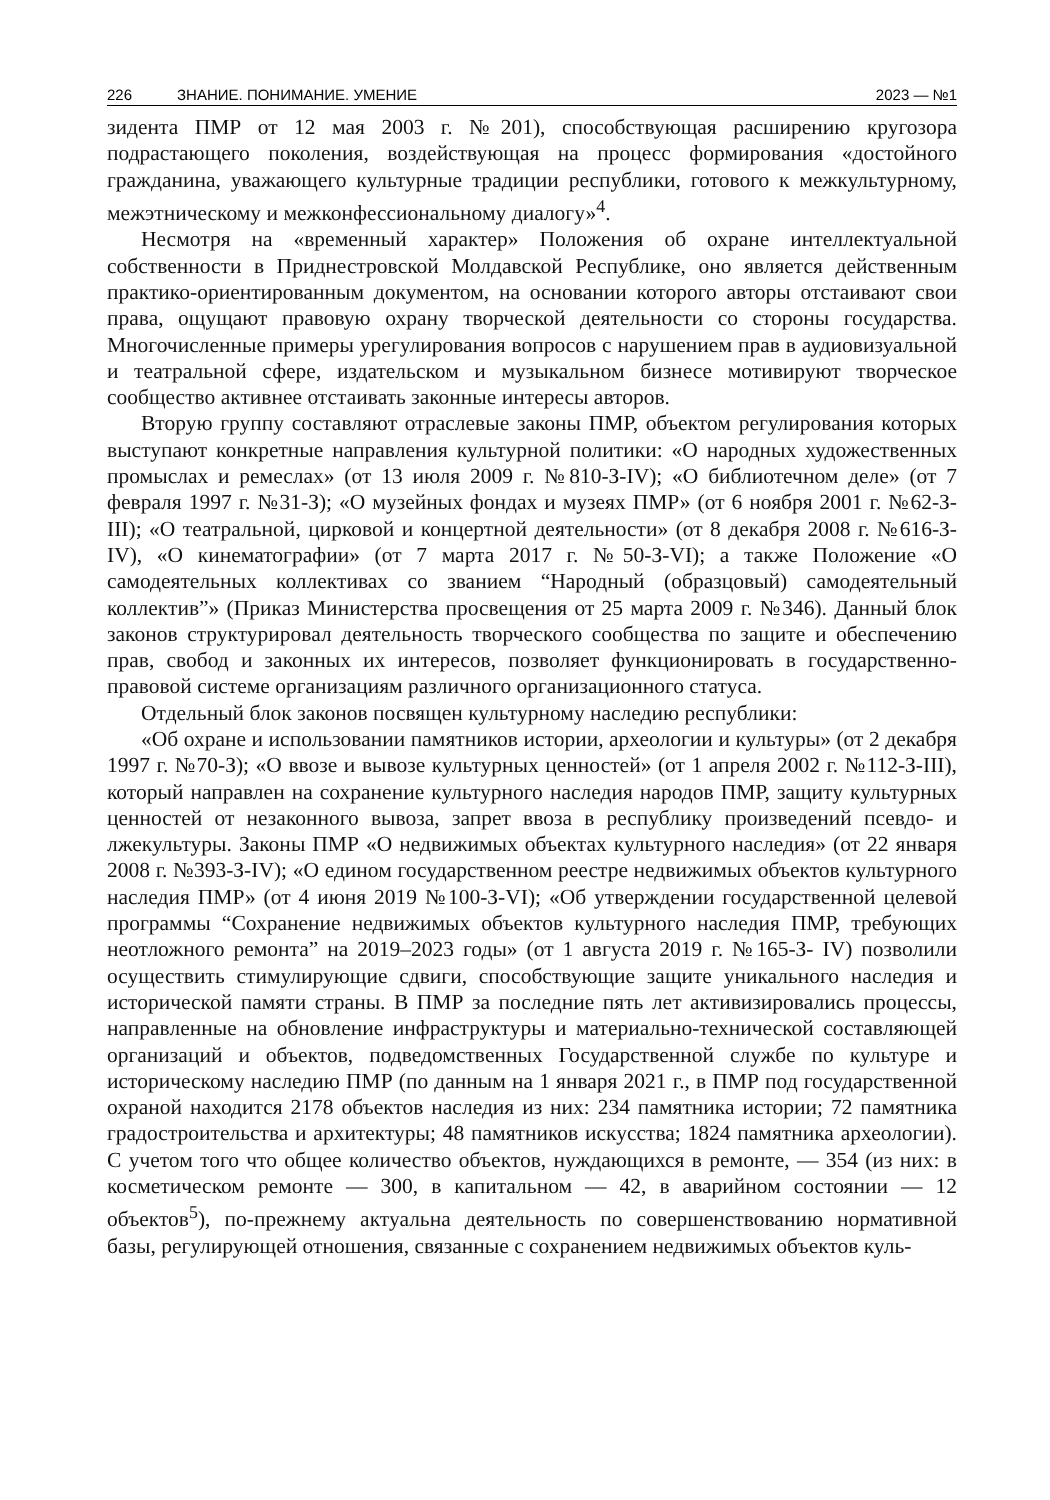226 ЗНАНИЕ. ПОНИМАНИЕ. УМЕНИЕ 2023 — №1
зидента ПМР от 12 мая 2003 г. №201), способствующая расширению кругозора подрастающего поколения, воздействующая на процесс формирования «достойного гражданина, уважающего культурные традиции республики, готового к межкультурному, межэтническому и межконфессиональному диалогу»<sup>4</sup>.
Несмотря на «временный характер» Положения об охране интеллектуальной собственности в Приднестровской Молдавской Республике, оно является действенным практико-ориентированным документом, на основании которого авторы отстаивают свои права, ощущают правовую охрану творческой деятельности со стороны государства. Многочисленные примеры урегулирования вопросов с нарушением прав в аудиовизуальной и театральной сфере, издательском и музыкальном бизнесе мотивируют творческое сообщество активнее отстаивать законные интересы авторов.
Вторую группу составляют отраслевые законы ПМР, объектом регулирования которых выступают конкретные направления культурной политики: «О народных художественных промыслах и ремеслах» (от 13 июля 2009 г. №810-З-IV); «О библиотечном деле» (от 7 февраля 1997 г. №31-З); «О музейных фондах и музеях ПМР» (от 6 ноября 2001 г. №62-З-III); «О театральной, цирковой и концертной деятельности» (от 8 декабря 2008 г. №616-З-IV), «О кинематографии» (от 7 марта 2017 г. №50-З-VI); а также Положение «О самодеятельных коллективах со званием “Народный (образцовый) самодеятельный коллектив”» (Приказ Министерства просвещения от 25 марта 2009 г. №346). Данный блок законов структурировал деятельность творческого сообщества по защите и обеспечению прав, свобод и законных их интересов, позволяет функционировать в государственно-правовой системе организациям различного организационного статуса.
Отдельный блок законов посвящен культурному наследию республики:
«Об охране и использовании памятников истории, археологии и культуры» (от 2 декабря 1997 г. №70-З); «О ввозе и вывозе культурных ценностей» (от 1 апреля 2002 г. №112-З-III), который направлен на сохранение культурного наследия народов ПМР, защиту культурных ценностей от незаконного вывоза, запрет ввоза в республику произведений псевдо- и лжекультуры. Законы ПМР «О недвижимых объектах культурного наследия» (от 22 января 2008 г. №393-З-IV); «О едином государственном реестре недвижимых объектов культурного наследия ПМР» (от 4 июня 2019 №100-З-VI); «Об утверждении государственной целевой программы “Сохранение недвижимых объектов культурного наследия ПМР, требующих неотложного ремонта” на 2019–2023 годы» (от 1 августа 2019 г. №165-З- IV) позволили осуществить стимулирующие сдвиги, способствующие защите уникального наследия и исторической памяти страны. В ПМР за последние пять лет активизировались процессы, направленные на обновление инфраструктуры и материально-технической составляющей организаций и объектов, подведомственных Государственной службе по культуре и историческому наследию ПМР (по данным на 1 января 2021 г., в ПМР под государственной охраной находится 2178 объектов наследия из них: 234 памятника истории; 72 памятника градостроительства и архитектуры; 48 памятников искусства; 1824 памятника археологии). С учетом того что общее количество объектов, нуждающихся в ремонте, — 354 (из них: в косметическом ремонте — 300, в капитальном — 42, в аварийном состоянии — 12 объектов<sup>5</sup>), по-прежнему актуальна деятельность по совершенствованию нормативной базы, регулирующей отношения, связанные с сохранением недвижимых объектов куль-